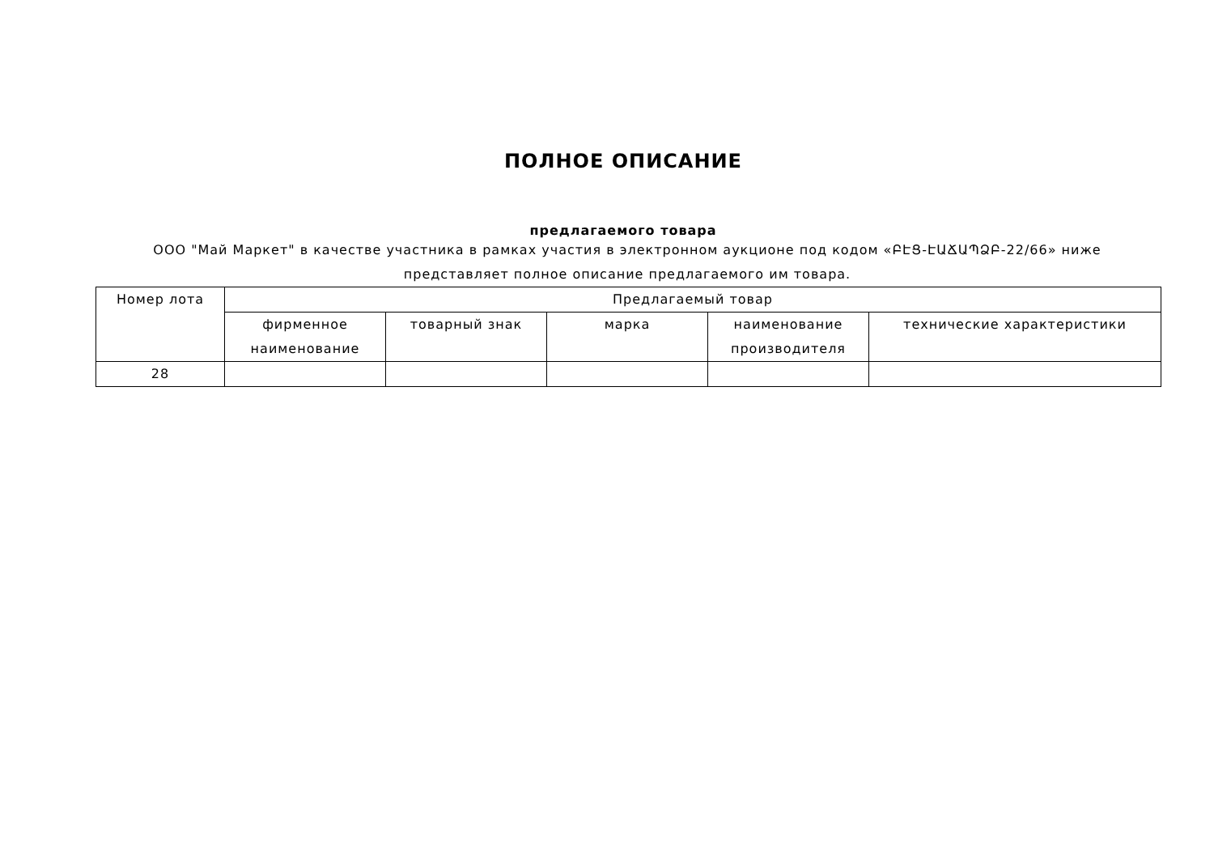ПОЛНОЕ ОПИСАНИЕ
предлагаемого товара
ООО "Май Маркет" в качестве участника в рамках участия в электронном аукционе под кодом «ԲԷՑ-ԷԱՃԱՊՁԲ-22/66» ниже представляет полное описание предлагаемого им товара.
| Номер лота | Предлагаемый товар | | | | |
| --- | --- | --- | --- | --- | --- |
| | фирменное наименование | товарный знак | марка | наименование производителя | технические характеристики |
| 28 | | | | | |